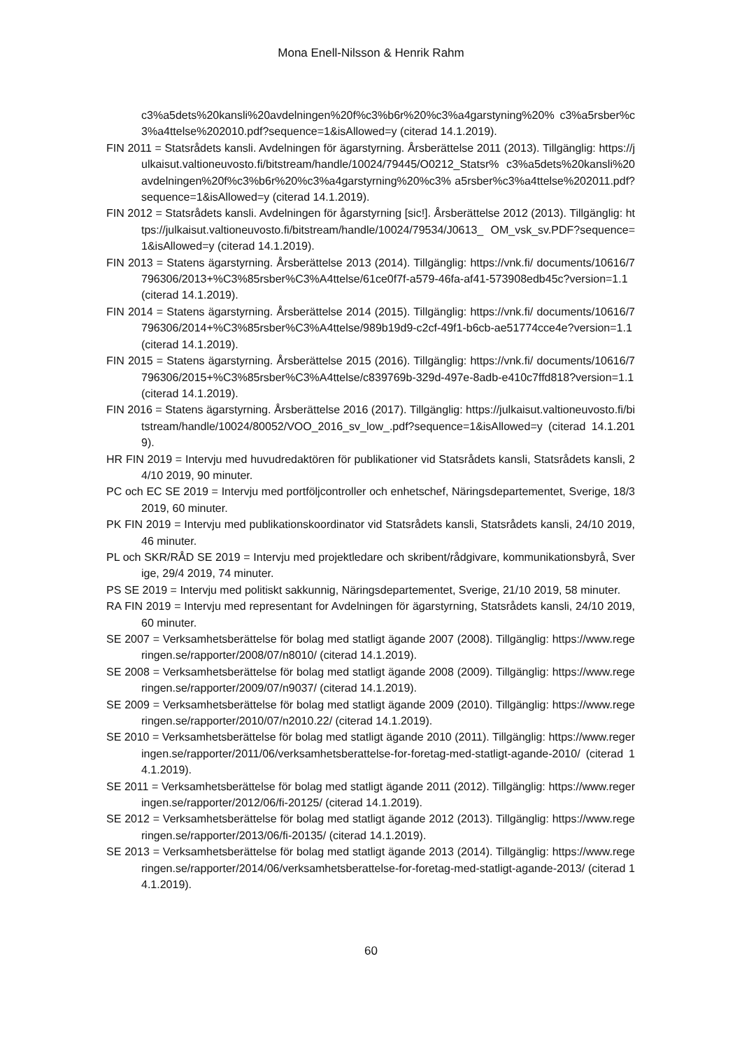Mona Enell-Nilsson & Henrik Rahm
c3%a5dets%20kansli%20avdelningen%20f%c3%b6r%20%c3%a4garstyning%20% c3%a5rsber%c3%a4ttelse%202010.pdf?sequence=1&isAllowed=y (citerad 14.1.2019).
FIN 2011 = Statsrådets kansli. Avdelningen för ägarstyrning. Årsberättelse 2011 (2013). Tillgänglig: https://julkaisut.valtioneuvosto.fi/bitstream/handle/10024/79445/O0212_Statsr% c3%a5dets%20kansli%20avdelningen%20f%c3%b6r%20%c3%a4garstyrning%20%c3% a5rsber%c3%a4ttelse%202011.pdf?sequence=1&isAllowed=y (citerad 14.1.2019).
FIN 2012 = Statsrådets kansli. Avdelningen för ågarstyrning [sic!]. Årsberättelse 2012 (2013). Tillgänglig: https://julkaisut.valtioneuvosto.fi/bitstream/handle/10024/79534/J0613_ OM_vsk_sv.PDF?sequence=1&isAllowed=y (citerad 14.1.2019).
FIN 2013 = Statens ägarstyrning. Årsberättelse 2013 (2014). Tillgänglig: https://vnk.fi/ documents/10616/7796306/2013+%C3%85rsber%C3%A4ttelse/61ce0f7f-a579-46fa-af41-573908edb45c?version=1.1 (citerad 14.1.2019).
FIN 2014 = Statens ägarstyrning. Årsberättelse 2014 (2015). Tillgänglig: https://vnk.fi/ documents/10616/7796306/2014+%C3%85rsber%C3%A4ttelse/989b19d9-c2cf-49f1-b6cb-ae51774cce4e?version=1.1 (citerad 14.1.2019).
FIN 2015 = Statens ägarstyrning. Årsberättelse 2015 (2016). Tillgänglig: https://vnk.fi/ documents/10616/7796306/2015+%C3%85rsber%C3%A4ttelse/c839769b-329d-497e-8adb-e410c7ffd818?version=1.1 (citerad 14.1.2019).
FIN 2016 = Statens ägarstyrning. Årsberättelse 2016 (2017). Tillgänglig: https://julkaisut.valtioneuvosto.fi/bitstream/handle/10024/80052/VOO_2016_sv_low_.pdf?sequence=1&isAllowed=y (citerad 14.1.2019).
HR FIN 2019 = Intervju med huvudredaktören för publikationer vid Statsrådets kansli, Statsrådets kansli, 24/10 2019, 90 minuter.
PC och EC SE 2019 = Intervju med portföljcontroller och enhetschef, Näringsdepartementet, Sverige, 18/3 2019, 60 minuter.
PK FIN 2019 = Intervju med publikationskoordinator vid Statsrådets kansli, Statsrådets kansli, 24/10 2019, 46 minuter.
PL och SKR/RÅD SE 2019 = Intervju med projektledare och skribent/rådgivare, kommunikationsbyrå, Sverige, 29/4 2019, 74 minuter.
PS SE 2019 = Intervju med politiskt sakkunnig, Näringsdepartementet, Sverige, 21/10 2019, 58 minuter.
RA FIN 2019 = Intervju med representant for Avdelningen för ägarstyrning, Statsrådets kansli, 24/10 2019, 60 minuter.
SE 2007 = Verksamhetsberättelse för bolag med statligt ägande 2007 (2008). Tillgänglig: https://www.regeringen.se/rapporter/2008/07/n8010/ (citerad 14.1.2019).
SE 2008 = Verksamhetsberättelse för bolag med statligt ägande 2008 (2009). Tillgänglig: https://www.regeringen.se/rapporter/2009/07/n9037/ (citerad 14.1.2019).
SE 2009 = Verksamhetsberättelse för bolag med statligt ägande 2009 (2010). Tillgänglig: https://www.regeringen.se/rapporter/2010/07/n2010.22/ (citerad 14.1.2019).
SE 2010 = Verksamhetsberättelse för bolag med statligt ägande 2010 (2011). Tillgänglig: https://www.regeringen.se/rapporter/2011/06/verksamhetsberattelse-for-foretag-med-statligt-agande-2010/ (citerad 14.1.2019).
SE 2011 = Verksamhetsberättelse för bolag med statligt ägande 2011 (2012). Tillgänglig: https://www.regeringen.se/rapporter/2012/06/fi-20125/ (citerad 14.1.2019).
SE 2012 = Verksamhetsberättelse för bolag med statligt ägande 2012 (2013). Tillgänglig: https://www.regeringen.se/rapporter/2013/06/fi-20135/ (citerad 14.1.2019).
SE 2013 = Verksamhetsberättelse för bolag med statligt ägande 2013 (2014). Tillgänglig: https://www.regeringen.se/rapporter/2014/06/verksamhetsberattelse-for-foretag-med-statligt-agande-2013/ (citerad 14.1.2019).
60